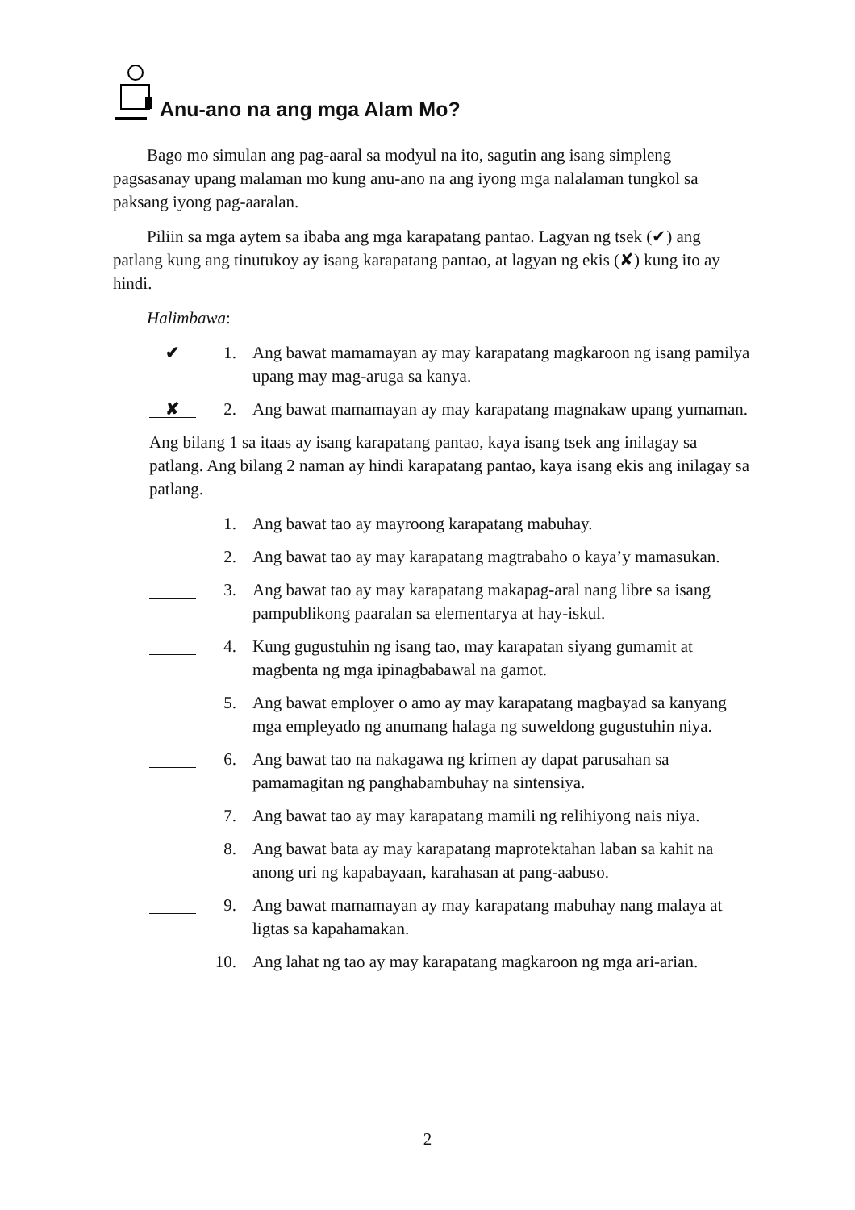Anu-ano na ang mga Alam Mo?
Bago mo simulan ang pag-aaral sa modyul na ito, sagutin ang isang simpleng pagsasanay upang malaman mo kung anu-ano na ang iyong mga nalalaman tungkol sa paksang iyong pag-aaralan.
Piliin sa mga aytem sa ibaba ang mga karapatang pantao. Lagyan ng tsek (✔) ang patlang kung ang tinutukoy ay isang karapatang pantao, at lagyan ng ekis (✘) kung ito ay hindi.
Halimbawa:
✔ 1. Ang bawat mamamayan ay may karapatang magkaroon ng isang pamilya upang may mag-aruga sa kanya.
✘ 2. Ang bawat mamamayan ay may karapatang magnakaw upang yumaman.
Ang bilang 1 sa itaas ay isang karapatang pantao, kaya isang tsek ang inilagay sa patlang. Ang bilang 2 naman ay hindi karapatang pantao, kaya isang ekis ang inilagay sa patlang.
1. Ang bawat tao ay mayroong karapatang mabuhay.
2. Ang bawat tao ay may karapatang magtrabaho o kaya’y mamasukan.
3. Ang bawat tao ay may karapatang makapag-aral nang libre sa isang pampublikong paaralan sa elementarya at hay-iskul.
4. Kung gugustuhin ng isang tao, may karapatan siyang gumamit at magbenta ng mga ipinagbabawal na gamot.
5. Ang bawat employer o amo ay may karapatang magbayad sa kanyang mga empleyado ng anumang halaga ng suweldong gugustuhin niya.
6. Ang bawat tao na nakagawa ng krimen ay dapat parusahan sa pamamagitan ng panghabambuhay na sintensiya.
7. Ang bawat tao ay may karapatang mamili ng relihiyong nais niya.
8. Ang bawat bata ay may karapatang maprotektahan laban sa kahit na anong uri ng kapabayaan, karahasan at pang-aabuso.
9. Ang bawat mamamayan ay may karapatang mabuhay nang malaya at ligtas sa kapahamakan.
10. Ang lahat ng tao ay may karapatang magkaroon ng mga ari-arian.
2